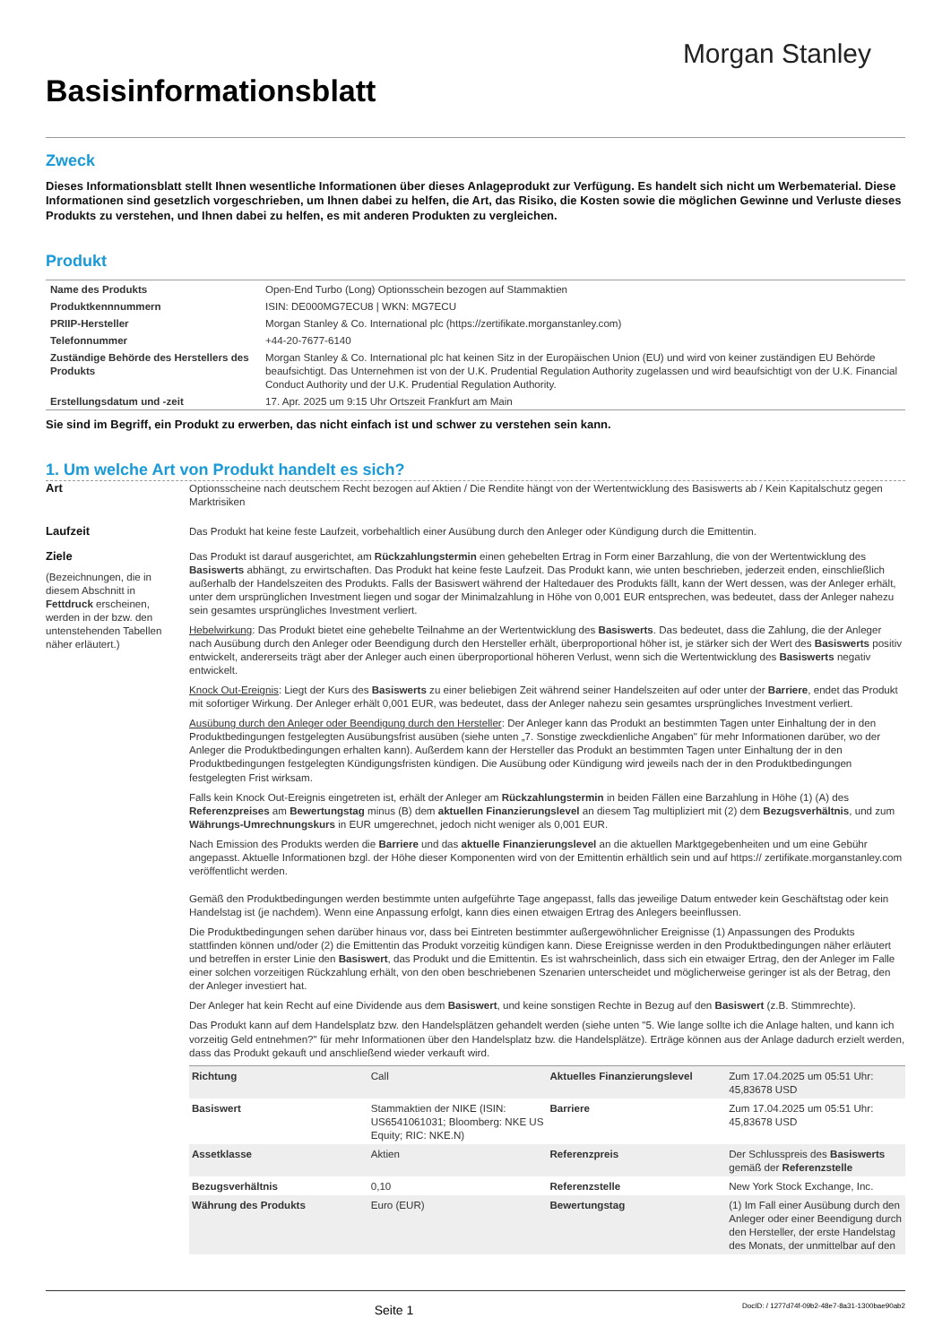Morgan Stanley
Basisinformationsblatt
Zweck
Dieses Informationsblatt stellt Ihnen wesentliche Informationen über dieses Anlageprodukt zur Verfügung. Es handelt sich nicht um Werbematerial. Diese Informationen sind gesetzlich vorgeschrieben, um Ihnen dabei zu helfen, die Art, das Risiko, die Kosten sowie die möglichen Gewinne und Verluste dieses Produkts zu verstehen, und Ihnen dabei zu helfen, es mit anderen Produkten zu vergleichen.
Produkt
| Name des Produkts | Open-End Turbo (Long) Optionsschein bezogen auf Stammaktien |
| Produktkennnummern | ISIN: DE000MG7ECU8 / WKN: MG7ECU |
| PRIIP-Hersteller | Morgan Stanley & Co. International plc (https://zertifikate.morganstanley.com) |
| Telefonnummer | +44-20-7677-6140 |
| Zuständige Behörde des Herstellers des Produkts | Morgan Stanley & Co. International plc hat keinen Sitz in der Europäischen Union (EU) und wird von keiner zuständigen EU Behörde beaufsichtigt. Das Unternehmen ist von der U.K. Prudential Regulation Authority zugelassen und wird beaufsichtigt von der U.K. Financial Conduct Authority und der U.K. Prudential Regulation Authority. |
| Erstellungsdatum und -zeit | 17. Apr. 2025 um 9:15 Uhr Ortszeit Frankfurt am Main |
Sie sind im Begriff, ein Produkt zu erwerben, das nicht einfach ist und schwer zu verstehen sein kann.
1. Um welche Art von Produkt handelt es sich?
Art Optionsscheine nach deutschem Recht bezogen auf Aktien / Die Rendite hängt von der Wertentwicklung des Basiswerts ab / Kein Kapitalschutz gegen Marktrisiken
Laufzeit Das Produkt hat keine feste Laufzeit, vorbehaltlich einer Ausübung durch den Anleger oder Kündigung durch die Emittentin.
Ziele
(Bezeichnungen, die in diesem Abschnitt in Fettdruck erscheinen, werden in der bzw. den untenstehenden Tabellen näher erläutert.)
Das Produkt ist darauf ausgerichtet, am Rückzahlungstermin einen gehebelten Ertrag in Form einer Barzahlung, die von der Wertentwicklung des Basiswerts abhängt, zu erwirtschaften. Das Produkt hat keine feste Laufzeit. Das Produkt kann, wie unten beschrieben, jederzeit enden, einschließlich außerhalb der Handelszeiten des Produkts. Falls der Basiswert während der Haltedauer des Produkts fällt, kann der Wert dessen, was der Anleger erhält, unter dem ursprünglichen Investment liegen und sogar der Minimalzahlung in Höhe von 0,001 EUR entsprechen, was bedeutet, dass der Anleger nahezu sein gesamtes ursprüngliches Investment verliert.
Hebelwirkung: Das Produkt bietet eine gehebelte Teilnahme an der Wertentwicklung des Basiswerts. Das bedeutet, dass die Zahlung, die der Anleger nach Ausübung durch den Anleger oder Beendigung durch den Hersteller erhält, überproportional höher ist, je stärker sich der Wert des Basiswerts positiv entwickelt, andererseits trägt aber der Anleger auch einen überproportional höheren Verlust, wenn sich die Wertentwicklung des Basiswerts negativ entwickelt.
Knock Out-Ereignis: Liegt der Kurs des Basiswerts zu einer beliebigen Zeit während seiner Handelszeiten auf oder unter der Barriere, endet das Produkt mit sofortiger Wirkung. Der Anleger erhält 0,001 EUR, was bedeutet, dass der Anleger nahezu sein gesamtes ursprüngliches Investment verliert.
Ausübung durch den Anleger oder Beendigung durch den Hersteller: Der Anleger kann das Produkt an bestimmten Tagen unter Einhaltung der in den Produktbedingungen festgelegten Ausübungsfrist ausüben (siehe unten „7. Sonstige zweckdienliche Angaben" für mehr Informationen darüber, wo der Anleger die Produktbedingungen erhalten kann). Außerdem kann der Hersteller das Produkt an bestimmten Tagen unter Einhaltung der in den Produktbedingungen festgelegten Kündigungsfristen kündigen. Die Ausübung oder Kündigung wird jeweils nach der in den Produktbedingungen festgelegten Frist wirksam.
Falls kein Knock Out-Ereignis eingetreten ist, erhält der Anleger am Rückzahlungstermin in beiden Fällen eine Barzahlung in Höhe (1) (A) des Referenzpreises am Bewertungstag minus (B) dem aktuellen Finanzierungslevel an diesem Tag multipliziert mit (2) dem Bezugsverhältnis, und zum Währungs-Umrechnungskurs in EUR umgerechnet, jedoch nicht weniger als 0,001 EUR.
Nach Emission des Produkts werden die Barriere und das aktuelle Finanzierungslevel an die aktuellen Marktgegebenheiten und um eine Gebühr angepasst. Aktuelle Informationen bzgl. der Höhe dieser Komponenten wird von der Emittentin erhältlich sein und auf https:// zertifikate.morganstanley.com veröffentlicht werden.
Gemäß den Produktbedingungen werden bestimmte unten aufgeführte Tage angepasst, falls das jeweilige Datum entweder kein Geschäftstag oder kein Handelstag ist (je nachdem). Wenn eine Anpassung erfolgt, kann dies einen etwaigen Ertrag des Anlegers beeinflussen.
Die Produktbedingungen sehen darüber hinaus vor, dass bei Eintreten bestimmter außergewöhnlicher Ereignisse (1) Anpassungen des Produkts stattfinden können und/oder (2) die Emittentin das Produkt vorzeitig kündigen kann. Diese Ereignisse werden in den Produktbedingungen näher erläutert und betreffen in erster Linie den Basiswert, das Produkt und die Emittentin. Es ist wahrscheinlich, dass sich ein etwaiger Ertrag, den der Anleger im Falle einer solchen vorzeitigen Rückzahlung erhält, von den oben beschriebenen Szenarien unterscheidet und möglicherweise geringer ist als der Betrag, den der Anleger investiert hat.
Der Anleger hat kein Recht auf eine Dividende aus dem Basiswert, und keine sonstigen Rechte in Bezug auf den Basiswert (z.B. Stimmrechte).
Das Produkt kann auf dem Handelsplatz bzw. den Handelsplätzen gehandelt werden (siehe unten "5. Wie lange sollte ich die Anlage halten, und kann ich vorzeitig Geld entnehmen?" für mehr Informationen über den Handelsplatz bzw. die Handelsplätze). Erträge können aus der Anlage dadurch erzielt werden, dass das Produkt gekauft und anschließend wieder verkauft wird.
| Richtung | Call | Aktuelles Finanzierungslevel | Zum 17.04.2025 um 05:51 Uhr: 45,83678 USD |
| Basiswert | Stammaktien der NIKE (ISIN: US6541061031; Bloomberg: NKE US Equity; RIC: NKE.N) | Barriere | Zum 17.04.2025 um 05:51 Uhr: 45,83678 USD |
| Assetklasse | Aktien | Referenzpreis | Der Schlusspreis des Basiswerts gemäß der Referenzstelle |
| Bezugsverhältnis | 0,10 | Referenzstelle | New York Stock Exchange, Inc. |
| Währung des Produkts | Euro (EUR) | Bewertungstag | (1) Im Fall einer Ausübung durch den Anleger oder einer Beendigung durch den Hersteller, der erste Handelstag des Monats, der unmittelbar auf den |
Seite 1 DocID: / 1277d74f-09b2-48e7-8a31-1300bae90ab2